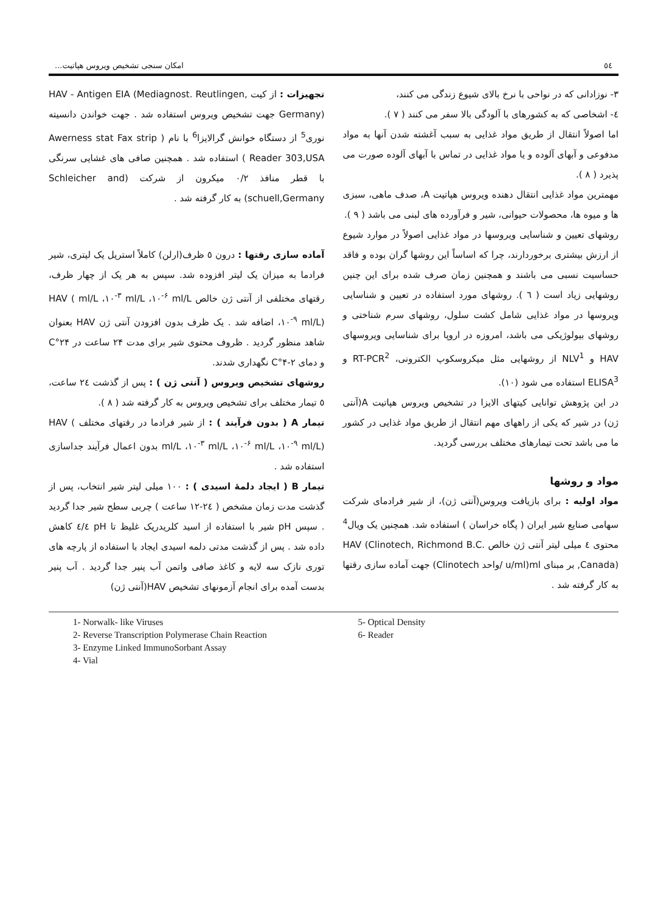٥٤ امکان سنجی تشخیص ویروس هپاتیت...
۳- نوزادانی که در نواحی با نرخ بالای شیوع زندگی می کنند،
٤- اشخاصی که به کشورهای با آلودگی بالا سفر می کنند ( ۷ ).
اما اصولاً انتقال از طریق مواد غذایی به سبب آغشته شدن آنها به مواد مدفوعی و آبهای آلوده و یا مواد غذایی در تماس با آبهای آلوده صورت می پذیرد ( ۸ ).
مهمترین مواد غذایی انتقال دهنده ویروس هپاتیت A، صدف ماهی، سبزی ها و میوه ها، محصولات حیوانی، شیر و فرآورده های لبنی می باشد ( ۹ ).
روشهای تعیین و شناسایی ویروسها در مواد غذایی اصولاً در موارد شیوع از ارزش بیشتری برخوردارند، چرا که اساساً این روشها گران بوده و فاقد حساسیت نسبی می باشند و همچنین زمان صرف شده برای این چنین روشهایی زیاد است ( ٦ ). روشهای مورد استفاده در تعیین و شناسایی ویروسها در مواد غذایی شامل کشت سلول، روشهای سرم شناختی و روشهای بیولوژیکی می باشد، امروزه در اروپا برای شناسایی ویروسهای HAV و NLV<sup>1</sup> از روشهایی مثل میکروسکوپ الکترونی، RT-PCR<sup>2</sup> و ELISA<sup>3</sup> استفاده می شود (۱۰).
در این پژوهش توانایی کیتهای الایزا در تشخیص ویروس هپاتیت A(آنتی ژن) در شیر که یکی از راههای مهم انتقال از طریق مواد غذایی در کشور ما می باشد تحت تیمارهای مختلف بررسی گردید.
مواد و روشها
مواد اولیه : برای بازیافت ویروس(آنتی ژن)، از شیر فرادمای شرکت سهامی صنایع شیر ایران ( پگاه خراسان ) استفاده شد. همچنین یک ویال<sup>4</sup> محتوی ٤ میلی لیتر آنتی ژن خالص HAV (Clinotech, Richmond B.C. ,Canada) بر مبنای ml(u/ml /واحد Clinotech) جهت آماده سازی رقتها به کار گرفته شد .
تجهیزات : از کیت HAV - Antigen EIA (Mediagnost. Reutlingen, Germany) جهت تشخیص ویروس استفاده شد . جهت خواندن دانسیته نوری<sup>5</sup> از دستگاه خوانش گرالایزا<sup>6</sup> با نام ( Awerness stat Fax strip Reader 303,USA ) استفاده شد . همچنین صافی های غشایی سرنگی با قطر منافذ ۰/۲ میکرون از شرکت (Schleicher and schuell,Germany) به کار گرفته شد .
آماده سازی رقتها : درون ٥ ظرف(ارلن) کاملاً استریل یک لیتری، شیر فرادما به میزان یک لیتر افزوده شد. سپس به هر یک از چهار ظرف، رقتهای مختلفی از آنتی ژن خالص HAV ( ml/L ،۱۰<sup>-۳</sup> ml/L ،۱۰<sup>-۶</sup> ml/L ،۱۰<sup>-۹</sup> ml/L) اضافه شد . یک ظرف بدون افزودن آنتی ژن HAV بعنوان شاهد منظور گردید . ظروف محتوی شیر برای مدت ۲۴ ساعت در ۲۴°C و دمای ۲-۴°C نگهداری شدند.
روشهای تشخیص ویروس ( آنتی ژن ) : پس از گذشت ۲٤ ساعت، ٥ تیمار مختلف برای تشخیص ویروس به کار گرفته شد ( ۸ ).
تیمار A ( بدون فرآیند ) : از شیر فرادما در رقتهای مختلف HAV ( ml/L ،۱۰<sup>-۳</sup> ml/L ،۱۰<sup>-۶</sup> ml/L ،۱۰<sup>-۹</sup> ml/L) بدون اعمال فرآیند جداسازی استفاده شد .
تیمار B ( ایجاد دلمهٔ اسیدی ) : ۱۰۰ میلی لیتر شیر انتخاب، پس از گذشت مدت زمان مشخص ( ۲٤-۱۲ ساعت ) چربی سطح شیر جدا گردید . سپس pH شیر با استفاده از اسید کلریدریک غلیظ تا pH ٤/٤ کاهش داده شد . پس از گذشت مدتی دلمه اسیدی ایجاد با استفاده از پارچه های توری نازک سه لایه و کاغذ صافی واتمن آب پنیر جدا گردید . آب پنیر بدست آمده برای انجام آزمونهای تشخیص HAV(آنتی ژن)
1- Norwalk- like Viruses
2- Reverse Transcription Polymerase Chain Reaction
3- Enzyme Linked ImmunoSorbant Assay
4- Vial
5- Optical Density
6- Reader